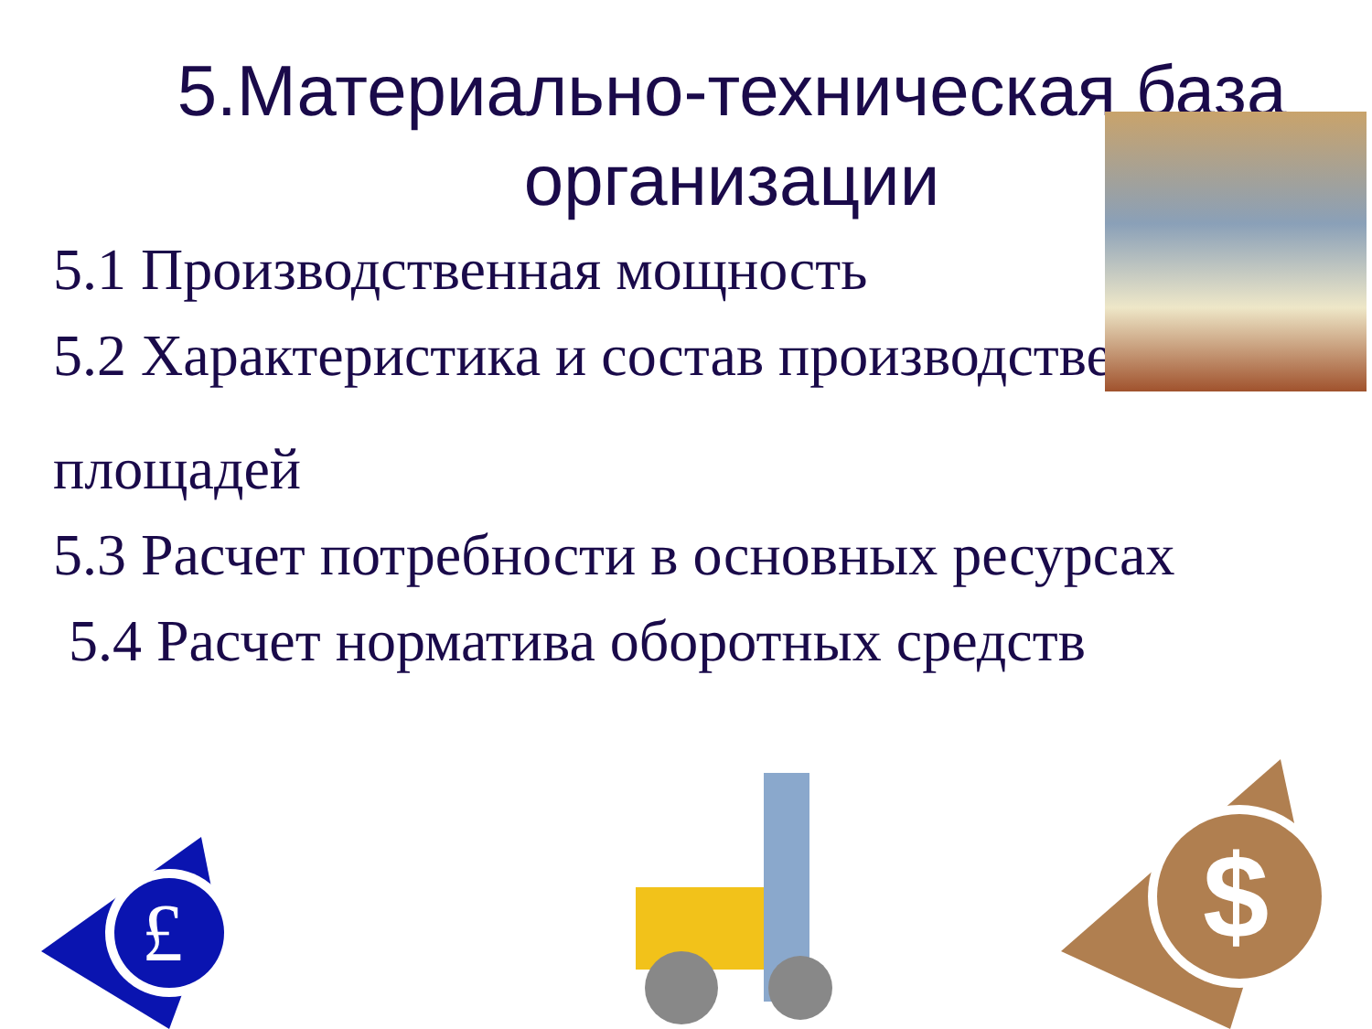5.Материально-техническая база организации
5.1 Производственная мощность
5.2 Характеристика и состав производственных
площадей
5.3 Расчет потребности в основных ресурсах
5.4 Расчет норматива оборотных средств
£
$